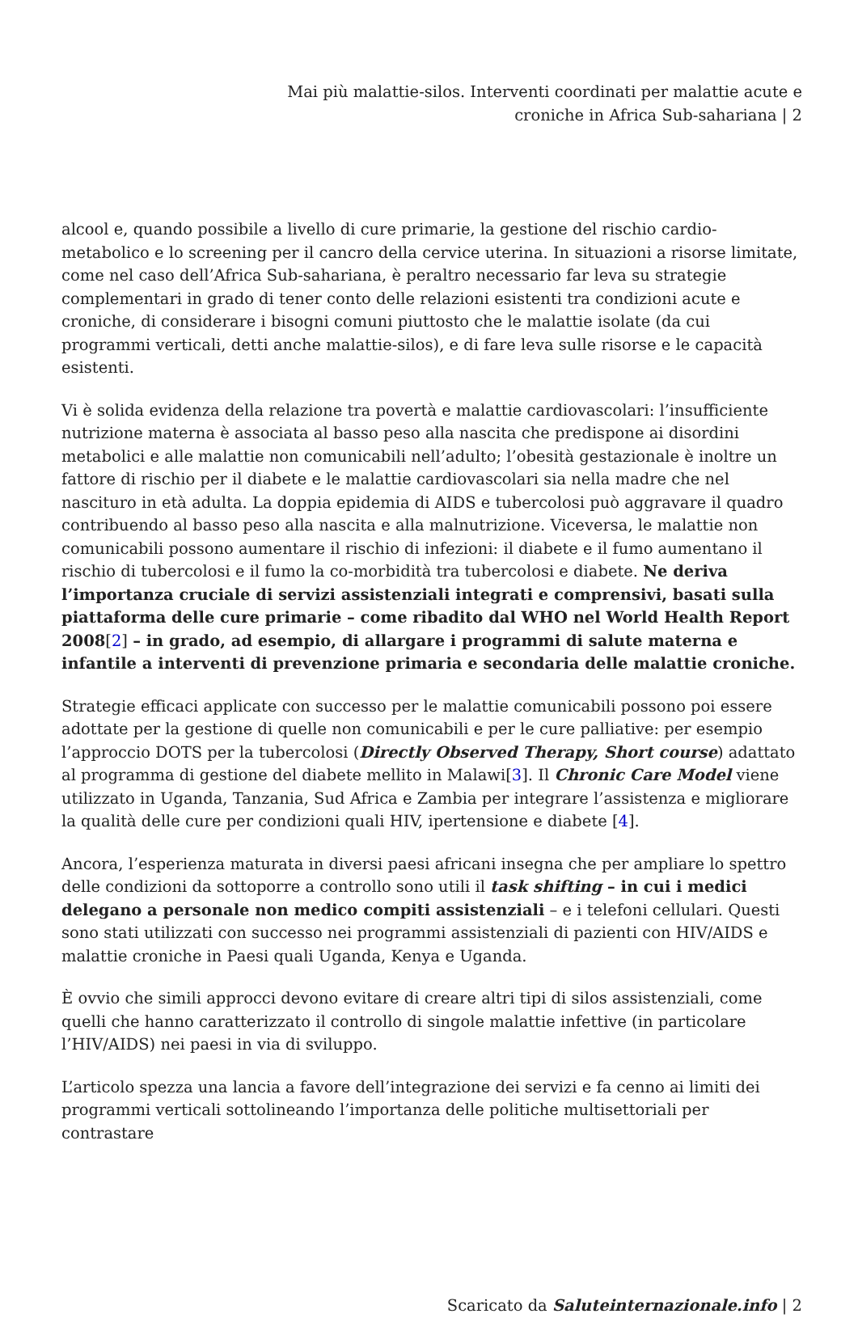Mai più malattie-silos. Interventi coordinati per malattie acute e
croniche in Africa Sub-sahariana | 2
alcool e, quando possibile a livello di cure primarie, la gestione del rischio cardio-metabolico e lo screening per il cancro della cervice uterina. In situazioni a risorse limitate, come nel caso dell’Africa Sub-sahariana, è peraltro necessario far leva su strategie complementari in grado di tener conto delle relazioni esistenti tra condizioni acute e croniche, di considerare i bisogni comuni piuttosto che le malattie isolate (da cui programmi verticali, detti anche malattie-silos), e di fare leva sulle risorse e le capacità esistenti.
Vi è solida evidenza della relazione tra povertà e malattie cardiovascolari: l’insufficiente nutrizione materna è associata al basso peso alla nascita che predispone ai disordini metabolici e alle malattie non comunicabili nell’adulto; l’obesità gestazionale è inoltre un fattore di rischio per il diabete e le malattie cardiovascolari sia nella madre che nel nascituro in età adulta. La doppia epidemia di AIDS e tubercolosi può aggravare il quadro contribuendo al basso peso alla nascita e alla malnutrizione. Viceversa, le malattie non comunicabili possono aumentare il rischio di infezioni: il diabete e il fumo aumentano il rischio di tubercolosi e il fumo la co-morbidità tra tubercolosi e diabete. Ne deriva l’importanza cruciale di servizi assistenziali integrati e comprensivi, basati sulla piattaforma delle cure primarie – come ribadito dal WHO nel World Health Report 2008[2] – in grado, ad esempio, di allargare i programmi di salute materna e infantile a interventi di prevenzione primaria e secondaria delle malattie croniche.
Strategie efficaci applicate con successo per le malattie comunicabili possono poi essere adottate per la gestione di quelle non comunicabili e per le cure palliative: per esempio l’approccio DOTS per la tubercolosi (Directly Observed Therapy, Short course) adattato al programma di gestione del diabete mellito in Malawi[3]. Il Chronic Care Model viene utilizzato in Uganda, Tanzania, Sud Africa e Zambia per integrare l’assistenza e migliorare la qualità delle cure per condizioni quali HIV, ipertensione e diabete [4].
Ancora, l’esperienza maturata in diversi paesi africani insegna che per ampliare lo spettro delle condizioni da sottoporre a controllo sono utili il task shifting – in cui i medici delegano a personale non medico compiti assistenziali – e i telefoni cellulari. Questi sono stati utilizzati con successo nei programmi assistenziali di pazienti con HIV/AIDS e malattie croniche in Paesi quali Uganda, Kenya e Uganda.
È ovvio che simili approcci devono evitare di creare altri tipi di silos assistenziali, come quelli che hanno caratterizzato il controllo di singole malattie infettive (in particolare l’HIV/AIDS) nei paesi in via di sviluppo.
L’articolo spezza una lancia a favore dell’integrazione dei servizi e fa cenno ai limiti dei programmi verticali sottolineando l’importanza delle politiche multisettoriali per contrastare
Scaricato da Saluteinternazionale.info | 2